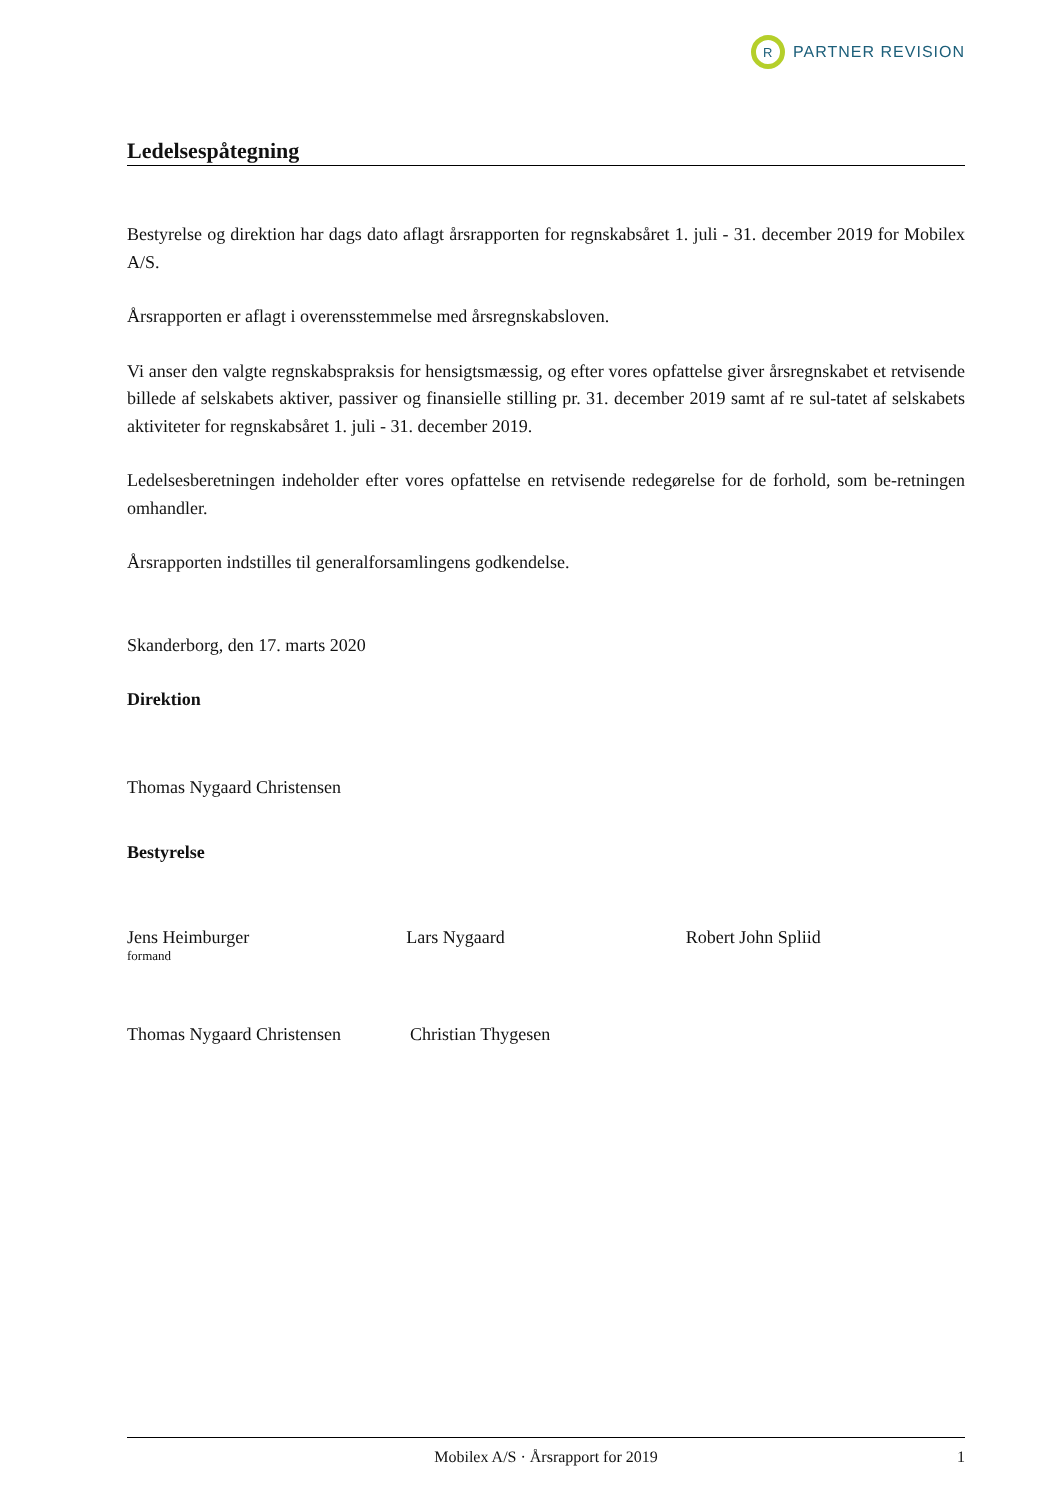R PARTNER REVISION
Ledelsespåtegning
Bestyrelse og direktion har dags dato aflagt årsrapporten for regnskabsåret 1. juli - 31. december 2019 for Mobilex A/S.
Årsrapporten er aflagt i overensstemmelse med årsregnskabsloven.
Vi anser den valgte regnskabspraksis for hensigtsmæssig, og efter vores opfattelse giver årsregnskabet et retvisende billede af selskabets aktiver, passiver og finansielle stilling pr. 31. december 2019 samt af re sul-tatet af selskabets aktiviteter for regnskabsåret 1. juli - 31. december 2019.
Ledelsesberetningen indeholder efter vores opfattelse en retvisende redegørelse for de forhold, som be-retningen omhandler.
Årsrapporten indstilles til generalforsamlingens godkendelse.
Skanderborg, den 17. marts 2020
Direktion
Thomas Nygaard Christensen
Bestyrelse
Jens Heimburger
formand
Lars Nygaard Robert John Spliid
Thomas Nygaard Christensen Christian Thygesen
Mobilex A/S · Årsrapport for 2019 1